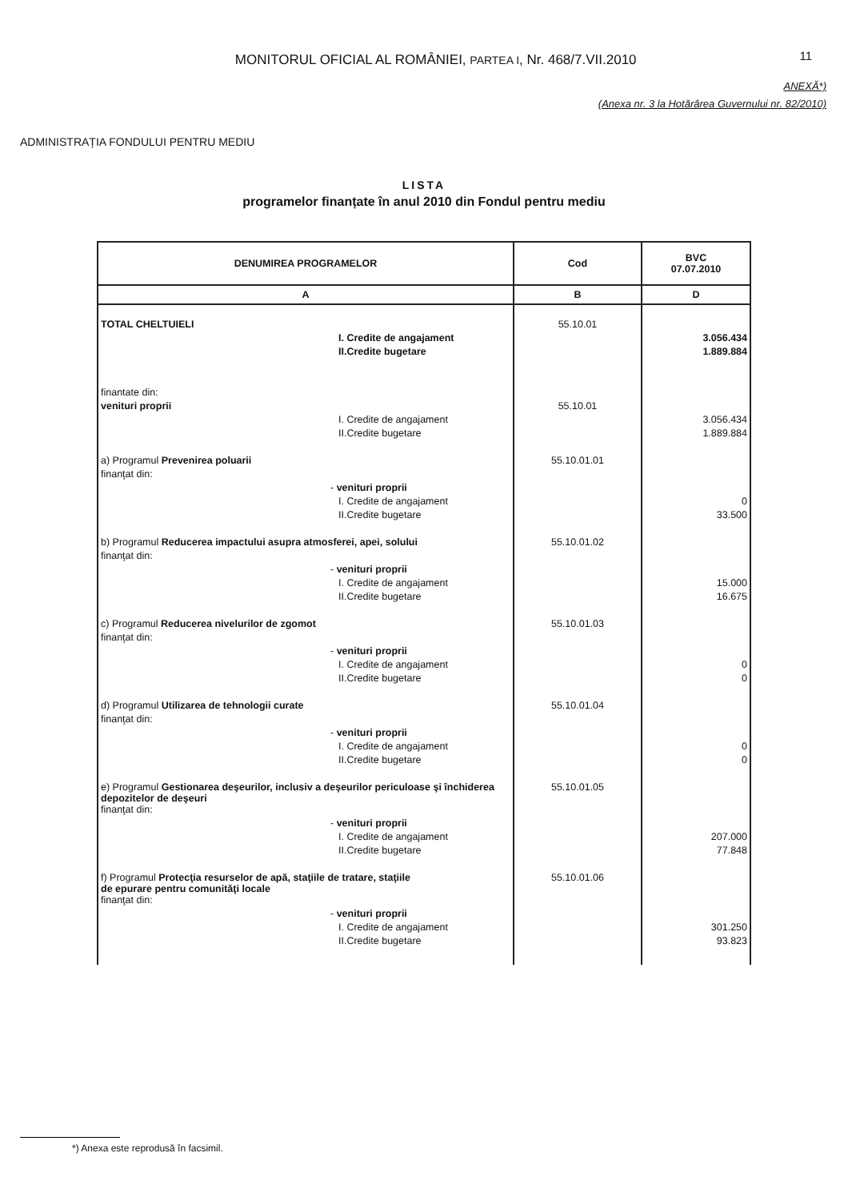MONITORUL OFICIAL AL ROMÂNIEI, PARTEA I, Nr. 468/7.VII.2010
11
ANEXĂ*)
(Anexa nr. 3 la Hotărârea Guvernului nr. 82/2010)
ADMINISTRAȚIA FONDULUI PENTRU MEDIU
LISTA
programelor finanțate în anul 2010 din Fondul pentru mediu
| DENUMIREA PROGRAMELOR | Cod | BVC 07.07.2010 |
| --- | --- | --- |
| A | B | D |
| TOTAL CHELTUIELI | 55.10.01 | |
| I. Credite de angajament | | 3.056.434 |
| II.Credite bugetare | | 1.889.884 |
| finantate din: | | |
| venituri proprii | 55.10.01 | |
| I. Credite de angajament | | 3.056.434 |
| II.Credite bugetare | | 1.889.884 |
| a) Programul Prevenirea poluarii | 55.10.01.01 | |
| finanţat din: | | |
| - venituri proprii | | |
| I. Credite de angajament | | 0 |
| II.Credite bugetare | | 33.500 |
| b) Programul Reducerea impactului asupra atmosferei, apei, solului | 55.10.01.02 | |
| finanţat din: | | |
| - venituri proprii | | |
| I. Credite de angajament | | 15.000 |
| II.Credite bugetare | | 16.675 |
| c) Programul Reducerea nivelurilor de zgomot | 55.10.01.03 | |
| finanţat din: | | |
| - venituri proprii | | |
| I. Credite de angajament | | 0 |
| II.Credite bugetare | | 0 |
| d) Programul Utilizarea de tehnologii curate | 55.10.01.04 | |
| finanţat din: | | |
| - venituri proprii | | |
| I. Credite de angajament | | 0 |
| II.Credite bugetare | | 0 |
| e) Programul Gestionarea deşeurilor, inclusiv a deşeurilor periculoase şi închiderea depozitelor de deşeuri | 55.10.01.05 | |
| finanţat din: | | |
| - venituri proprii | | |
| I. Credite de angajament | | 207.000 |
| II.Credite bugetare | | 77.848 |
| f) Programul Protecţia resurselor de apă, staţiile de tratare, staţiile de epurare pentru comunităţi locale | 55.10.01.06 | |
| finanţat din: | | |
| - venituri proprii | | |
| I. Credite de angajament | | 301.250 |
| II.Credite bugetare | | 93.823 |
*) Anexa este reprodusă în facsimil.